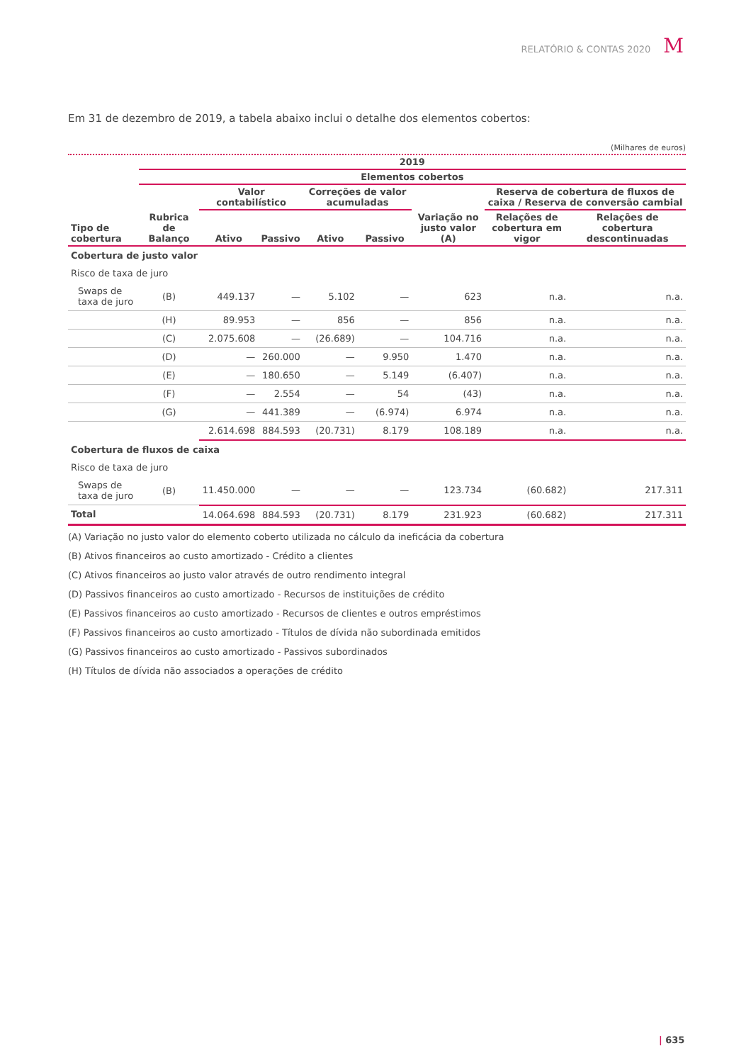RELATÓRIO & CONTAS 2020 M
Em 31 de dezembro de 2019, a tabela abaixo inclui o detalhe dos elementos cobertos:
(Milhares de euros)
| | 2019 | | | | | | | |
| --- | --- | --- | --- | --- | --- | --- | --- | --- |
| | Elementos cobertos | | | | | | | |
| Tipo de cobertura | Rubrica de Balanço | Valor contabilístico | | Correções de valor acumuladas | | Variação no justo valor (A) | Reserva de cobertura de fluxos de caixa / Reserva de conversão cambial | |
| | | | | | | | Relações de cobertura em vigor | Relações de cobertura descontinuadas |
| | | Ativo | Passivo | Ativo | Passivo | | | |
| Cobertura de justo valor | | | | | | | | |
| Risco de taxa de juro | | | | | | | | |
| Swaps de taxa de juro | (B) | 449.137 | — | 5.102 | — | 623 | n.a. | n.a. |
| | (H) | 89.953 | — | 856 | — | 856 | n.a. | n.a. |
| | (C) | 2.075.608 | — | (26.689) | — | 104.716 | n.a. | n.a. |
| | (D) | — | 260.000 | — | 9.950 | 1.470 | n.a. | n.a. |
| | (E) | — | 180.650 | — | 5.149 | (6.407) | n.a. | n.a. |
| | (F) | — | 2.554 | — | 54 | (43) | n.a. | n.a. |
| | (G) | — | 441.389 | — | (6.974) | 6.974 | n.a. | n.a. |
| | | 2.614.698 | 884.593 | (20.731) | 8.179 | 108.189 | n.a. | n.a. |
| Cobertura de fluxos de caixa | | | | | | | | |
| Risco de taxa de juro | | | | | | | | |
| Swaps de taxa de juro | (B) | 11.450.000 | — | — | — | 123.734 | (60.682) | 217.311 |
| Total | | 14.064.698 | 884.593 | (20.731) | 8.179 | 231.923 | (60.682) | 217.311 |
(A) Variação no justo valor do elemento coberto utilizada no cálculo da ineficácia da cobertura
(B) Ativos financeiros ao custo amortizado - Crédito a clientes
(C) Ativos financeiros ao justo valor através de outro rendimento integral
(D) Passivos financeiros ao custo amortizado - Recursos de instituições de crédito
(E) Passivos financeiros ao custo amortizado - Recursos de clientes e outros empréstimos
(F) Passivos financeiros ao custo amortizado - Títulos de dívida não subordinada emitidos
(G) Passivos financeiros ao custo amortizado - Passivos subordinados
(H) Títulos de dívida não associados a operações de crédito
| 635